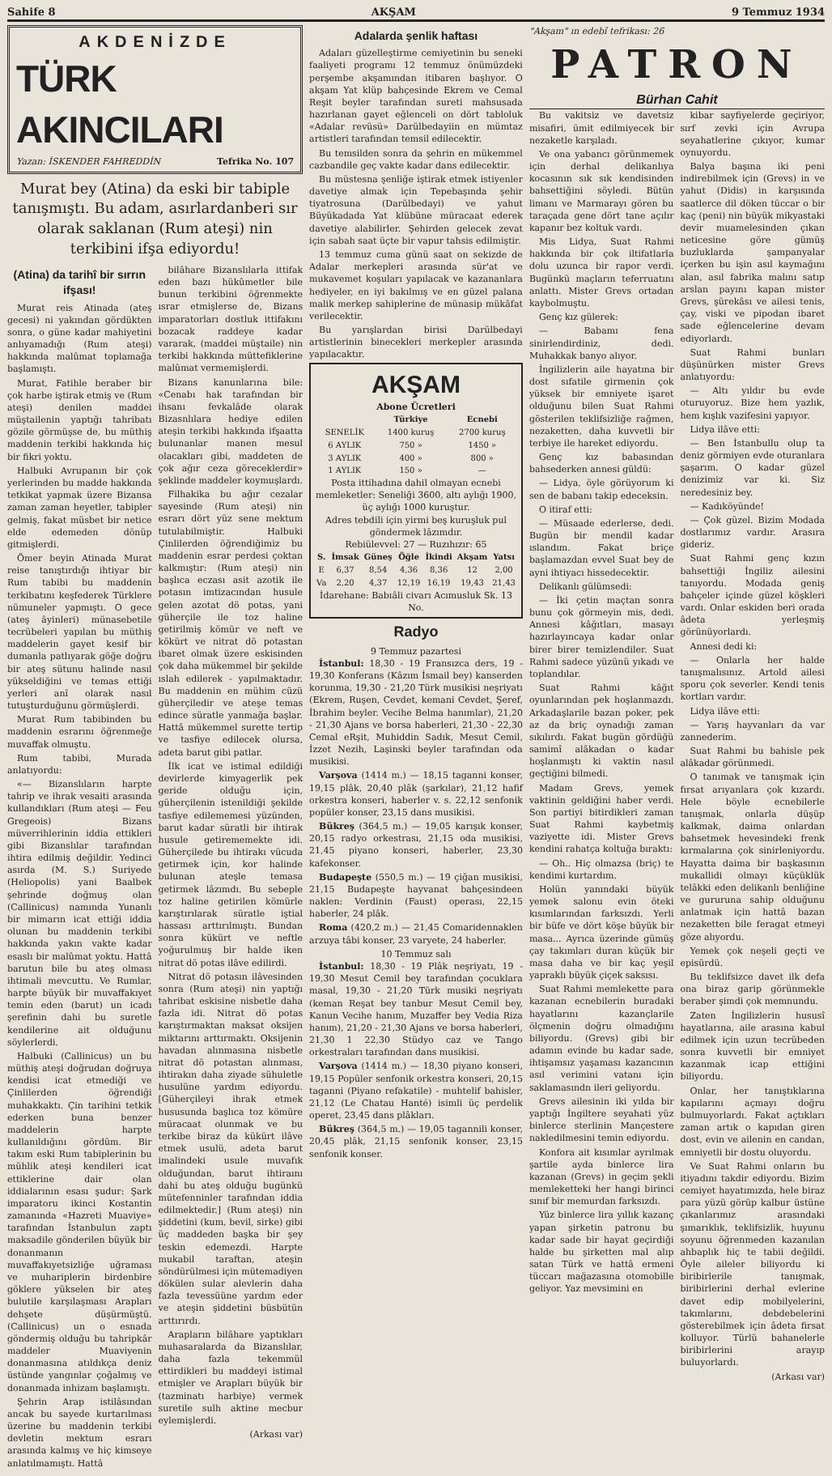Sahife 8 AKŞAM 9 Temmuz 1934
AKDENİZDE
TÜRK AKINCILARI
Yazan: İSKENDER FAHREDDİN Tefrika No. 107
Murat bey (Atina) da eski bir tabiple tanışmıştı. Bu adam, asırlardanberi sır olarak saklanan (Rum ateşi) nin terkibini ifşa ediyordu!
(Atina) da tarihî bir sırrın ifşası!
Murat reis Atinada (ateş gecesi) ni yakından gördükten sonra, o güne kadar mahiyetini anlıyamadığı (Rum ateşi) hakkında malûmat toplamağa başlamıştı.
Murat, Fatihle beraber bir çok harbe iştirak etmiş ve (Rum ateşi) denilen maddei müştailenin yaptığı tahribatı gözile görmüşse de, bu müthiş maddenin terkibi hakkında hiç bir fikri yoktu.
Halbuki Avrupanın bir çok yerlerinden bu madde hakkında tetkikat yapmak üzere Bizansa zaman zaman heyetler, tabipler gelmiş, fakat müsbet bir netice elde edemeden dönüp gitmişlerdi.
Ömer beyin Atinada Murat reise tanıştırdığı ihtiyar bir Rum tabibi bu maddenin terkibatını keşfederek Türklere nümuneler yapmıştı. O gece (ateş âyinleri) münasebetile tecrübeleri yapılan bu müthiş maddelerin gayet kesif bir dumanla patlıyarak göğe doğru bir ateş sütunu halinde nasıl yükseldiğini ve temas ettiği yerleri anî olarak nasıl tutuşturduğunu görmüşlerdi.
Murat Rum tabibinden bu maddenin esrarını öğrenmeğe muvaffak olmuştu.
Rum tabibi, Murada anlatıyordu:
«— Bizanslıların harpte tahrip ve ihrak vesaiti arasında kullandıkları (Rum ateşi — Feu Gregeois) Bizans müverrihlerinin iddia ettikleri gibi Bizanslılar tarafından ihtira edilmiş değildir. Yedinci asırda (M. S.) Suriyede (Heliopolis) yani Baalbek şehrinde doğmuş olan (Callinicus) namında Yunanlı bir mimarın icat ettiği iddia olunan bu maddenin terkibi hakkında yakın vakte kadar esaslı bir malûmat yoktu. Hattâ barutun bile bu ateş olması ihtimali mevcuttu. Ve Rumlar, harpte büyük bir muvaffakıyet temin eden (barut) un icadı şerefinin dahi bu suretle kendilerine ait olduğunu söylerlerdi.
Halbuki (Callinicus) un bu müthiş ateşi doğrudan doğruya kendisi icat etmediği ve Çinlilerden öğrendiği muhakkaktı. Çin tarihini tetkik ederken buna benzer maddelerin harpte kullanıldığını gördüm. Bir takım eski Rum tabiplerinin bu mühlik ateşi kendileri icat ettiklerine dair olan iddialarının esası şudur: Şark imparatoru ikinci Kostantin zamanında «Hazreti Muaviye» tarafından İstanbulun zaptı maksadile gönderilen büyük bir donanmanın muvaffakıyetsizliğe uğraması ve muhariplerin birdenbire göklere yükselen bir ateş bulutile karşılaşması Arapları dehşete düşürmüştü. (Callinicus) un o esnada göndermiş olduğu bu tahripkâr maddeler Muaviyenin donanmasına atıldıkça deniz üstünde yangınlar çoğalmış ve donanmada inhizam başlamıştı.
Şehrin Arap istilâsından ancak bu sayede kurtarılması üzerine bu maddenin terkibi devletin mektum esrarı arasında kalmış ve hiç kimseye anlatılmamıştı. Hattâ
bilâhare Bizanslılarla ittifak eden bazı hükûmetler bile bunun terkibini öğrenmekte ısrar etmişlerse de, Bizans imparatorları dostluk ittifakını bozacak raddeye kadar vararak, (maddei müştaile) nin terkibi hakkında müttefiklerine malûmat vermemişlerdi.
Bizans kanunlarına bile: «Cenabı hak tarafından bir ihsanı fevkalâde olarak Bizasnlılara hediye edilen ateşin terkibi hakkında ifşaatta bulunanlar manen mesul olacakları gibi, maddeten de çok ağır ceza göreceklerdir» şeklinde maddeler koymuşlardı.
Filhakika bu ağır cezalar sayesinde (Rum ateşi) nin esrarı dört yüz sene mektum tutulabilmiştir. Halbuki Çinlilerden öğrendiğimiz bu maddenin esrar perdesi çoktan kalkmıştır: (Rum ateşi) nin başlıca eczası asit azotik ile potasın imtizacından husule gelen azotat dö potas, yani güherçile ile toz haline getirilmiş kömür ve neft ve kökürt ve nitrat dö potastan ibaret olmak üzere eskisinden çok daha mükemmel bir şekilde ıslah edilerek - yapılmaktadır. Bu maddenin en mühim cüzü güherçiledir ve ateşe temas edince süratle yanmağa başlar. Hattâ mükemmel surette tertip ve tasfiye edilecek olursa, adeta barut gibi patlar.
İlk icat ve istimal edildiği devirlerde kimyagerlik pek geride olduğu için, güherçilenin istenildiği şekilde tasfiye edilememesi yüzünden, barut kadar süratli bir ihtirak husule getirememekte idi. Güherçilede bu ihtirakı vücuda getirmek için, kor halinde bulunan ateşle temasa getirmek lâzımdı. Bu sebeple toz haline getirilen kömürle karıştırılarak süratle iştial hassası arttırılmıştı. Bundan sonra kükürt ve neftle yoğurulmuş bir halde iken nitrat dö potas ilâve edilirdi.
Nitrat dö potasın ilâvesinden sonra (Rum ateşi) nin yaptığı tahribat eskisine nisbetle daha fazla idi. Nitrat dö potas karıştırmaktan maksat oksijen miktarını arttırmaktı. Oksijenin havadan alınmasına nisbetle nitrat dö potastan alınması, ihtirakın daha ziyade sühuletle husulüne yardım ediyordu. [Güherçileyi ihrak etmek hususunda başlıca toz kömüre müracaat olunmak ve bu terkibe biraz da kükürt ilâve etmek usulü, adeta barut imalindeki usule muvafık olduğundan, barut ihtiraını dahi bu ateş olduğu bugünkü mütefenninler tarafından iddia edilmektedir.] (Rum ateşi) nin şiddetini (kum, bevil, sirke) gibi üç maddeden başka bir şey teskin edemezdi. Harpte mukabil taraftan, ateşin söndürülmesi için mütemadiyen dökülen sular alevlerin daha fazla tevessüüne yardım eder ve ateşin şiddetini büsbütün arttırırdı.
Arapların bilâhare yaptıkları muhasaralarda da Bizanslılar, daha fazla tekemmül ettirdikleri bu maddeyi istimal etmişler ve Arapları büyük bir (tazminatı harbiye) vermek suretile sulh aktine mecbur eylemişlerdi.
(Arkası var)
Adalarda şenlik haftası
Adaları güzelleştirme cemiyetinin bu seneki faaliyeti programı 12 temmuz önümüzdeki perşembe akşamından itibaren başlıyor. O akşam Yat klüp bahçesinde Ekrem ve Cemal Reşit beyler tarafından sureti mahsusada hazırlanan gayet eğlenceli on dört tabloluk «Adalar revüsü» Darülbedayiin en mümtaz artistleri tarafından temsil edilecektir.
Bu temsilden sonra da şehrin en mükemmel cazbandile geç vakte kadar dans edilecektir.
Bu müstesna şenliğe iştirak etmek istiyenler davetiye almak için Tepebaşında şehir tiyatrosuna (Darülbedayi) ve yahut Büyükadada Yat klübüne müracaat ederek davetiye alabilirler. Şehirden gelecek zevat için sabah saat üçte bir vapur tahsis edilmiştir.
13 temmuz cuma günü saat on sekizde de Adalar merkepleri arasında sür'at ve mukavemet koşuları yapılacak ve kazananlara hediyeler, en iyi bakılmış ve en güzel palana malik merkep sahiplerine de münasip mükâfat verilecektir.
Bu yarışlardan birisi Darülbedayi artistlerinin binecekleri merkepler arasında yapılacaktır.
AKŞAM
Abone Ücretleri
| | Türkiye | Ecnebi |
| --- | --- | --- |
| SENELİK | 1400 kuruş | 2700 kuruş |
| 6 AYLIK | 750 » | 1450 » |
| 3 AYLIK | 400 » | 800 » |
| 1 AYLIK | 150 » | — |
Posta ittihadına dahil olmayan ecnebi memleketler: Seneliği 3600, altı aylığı 1900, üç aylığı 1000 kuruştur.
Adres tebdili için yirmi beş kuruşluk pul göndermek lâzımdır.
Rebiülevvel: 27 — Ruzıhızır: 65
| S. | İmsak | Güneş | Öğle | İkindi | Akşam | Yatsı |
| --- | --- | --- | --- | --- | --- | --- |
| E | 6,37 | 8,54 | 4,36 | 8,36 | 12 | 2,00 |
| Va | 2,20 | 4,37 | 12,19 | 16,19 | 19,43 | 21,43 |
İdarehane: Babıâli civarı Acımusluk Sk. 13 No.
Radyo
9 Temmuz pazartesi
İstanbul: 18,30 - 19 Fransızca ders, 19 - 19,30 Konferans (Kâzım İsmail bey) kanserden korunma, 19,30 - 21,20 Türk musikisi neşriyatı (Ekrem, Ruşen, Cevdet, kemani Cevdet, Şeref, İbrahim beyler. Vecihe Belma hanımlar), 21,20 - 21,30 Ajans ve borsa haberleri, 21,30 - 22,30 Cemal eRşit, Muhiddin Sadık, Mesut Cemil, İzzet Nezih, Laşinski beyler tarafından oda musikisi.
Varşova (1414 m.) — 18,15 taganni konser, 19,15 plâk, 20,40 plâk (şarkılar), 21,12 hafif orkestra konseri, haberler v. s. 22,12 senfonik popüler konser, 23,15 dans musikisi.
Bükreş (364,5 m.) — 19,05 karışık konser, 20,15 radyo orkestrası, 21,15 oda musikisi, 21,45 piyano konseri, haberler, 23,30 kafekonser.
Budapeşte (550,5 m.) — 19 çiğan musikisi, 21,15 Budapeşte hayvanat bahçesindeen naklen: Verdinin (Faust) operası, 22,15 haberler, 24 plâk.
Roma (420,2 m.) — 21,45 Comaridennaklen arzuya tâbi konser, 23 varyete, 24 haberler.
10 Temmuz salı
İstanbul: 18,30 - 19 Plâk neşriyatı, 19 - 19,30 Mesut Cemil bey tarafından çocuklara masal, 19,30 - 21,20 Türk musiki neşriyatı (keman Reşat bey tanbur Mesut Cemil bey, Kanun Vecihe hanım, Muzaffer bey Vedia Riza hanım), 21,20 - 21,30 Ajans ve borsa haberleri, 21,30 1 22,30 Stüdyo caz ve Tango orkestraları tarafından dans musikisi.
Varşova (1414 m.) — 18,30 piyano konseri, 19,15 Popüler senfonik orkestra konseri, 20,15 taganni (Piyano refakatile) - muhtelif bahisler, 21,12 (Le Chatau Hanté) isimli üç perdelik operet, 23,45 dans plâkları.
Bükreş (364,5 m.) — 19,05 tagannili konser, 20,45 plâk, 21,15 senfonik konser, 23,15 senfonik konser.
"Akşam" ın edebî tefrikası: 26
PATRON
Bürhan Cahit
Bu vakitsiz ve davetsiz misafiri, ümit edilmiyecek bir nezaketle karşıladı.
Ve ona yabancı görünmemek için derhal delikanlıya kocasının sık sık kendisinden bahsettiğini söyledi. Bütün limanı ve Marmarayı gören bu taraçada gene dört tane açılır kapanır bez koltuk vardı.
Mis Lidya, Suat Rahmi hakkında bir çok iltifatlarla dolu uzunca bir rapor verdi. Bugünkü maçların teferruatını anlattı. Mister Grevs ortadan kaybolmuştu.
Genç kız gülerek:
— Babamı fena sinirlendirdiniz, dedi. Muhakkak banyo alıyor.
İngilizlerin aile hayatına bir dost sıfatile girmenin çok yüksek bir emniyete işaret olduğunu bilen Suat Rahmi gösterilen teklifsizliğe rağmen, nezaketten, daha kuvvetli bir terbiye ile hareket ediyordu.
Genç kız babasından bahsederken annesi güldü:
— Lidya, öyle görüyorum ki sen de babanı takip edeceksin.
O itiraf etti:
— Müsaade ederlerse, dedi. Bugün bir mendil kadar ıslandım. Fakat briçe başlamazdan evvel Suat bey de ayni ihtiyacı hissedecektir.
Delikanlı gülümsedi:
— İki çetin maçtan sonra bunu çok görmeyin mis, dedi. Annesi kâğıtları, masayı hazırlayıncaya kadar onlar birer birer temizlendiler. Suat Rahmi sadece yüzünü yıkadı ve toplandılar.
Suat Rahmi kâğıt oyunlarından pek hoşlanmazdı. Arkadaşlarile bazan poker, pek az da briç oynadığı zaman sıkılırdı. Fakat bugün gördüğü samimî alâkadan o kadar hoşlanmıştı ki vaktin nasıl geçtiğini bilmedi.
Madam Grevs, yemek vaktinin geldiğini haber verdi. Son partiyi bitirdikleri zaman Suat Rahmi kaybetmiş vaziyette idi. Mister Grevs kendini rahatça koltuğa bıraktı:
— Oh.. Hiç olmazsa (briç) te kendimi kurtardım.
Holün yanındaki büyük yemek salonu evin öteki kısımlarından farksızdı. Yerli bir büfe ve dört köşe büyük bir masa... Ayrıca üzerinde gümüş çay takımları duran küçük bir masa daha ve bir kaç yeşil yapraklı büyük çiçek saksısı.
Suat Rahmi memlekette para kazanan ecnebilerin buradaki hayatlarını kazançlarile ölçmenin doğru olmadığını biliyordu. (Grevs) gibi bir adamın evinde bu kadar sade, ihtişamsız yaşaması kazancının asıl verimini vatanı için saklamasındn ileri geliyordu.
Grevs ailesinin iki yılda bir yaptığı İngiltere seyahati yüz binlerce sterlinin Mançestere nakledilmesini temin ediyordu.
Konfora ait kısımlar ayrılmak şartile ayda binlerce lira kazanan (Grevs) in geçim şekli memleketteki her hangi birinci sınıf bir memurdan farksızdı.
Yüz binlerce lira yıllık kazanç yapan şirketin patronu bu kadar sade bir hayat geçirdiği halde bu şirketten mal alıp satan Türk ve hattâ ermeni tüccarı mağazasına otomobille geliyor. Yaz mevsimini en
kibar sayfiyelerde geçiriyor, sırf zevki için Avrupa seyahatlerine çıkıyor, kumar oynuyordu.
Balya başına iki peni indirebilmek için (Grevs) in ve yahut (Didis) in karşısında saatlerce dil döken tüccar o bir kaç (peni) nin büyük mikyastaki devir muamelesinden çıkan neticesine göre gümüş buzluklarda şampanyalar içerken bu işin asıl kaymağını alan, asıl fabrika malını satıp arslan payını kapan mister Grevs, şürekâsı ve ailesi tenis, çay, viski ve pipodan ibaret sade eğlencelerine devam ediyorlardı.
Suat Rahmi bunları düşünürken mister Grevs anlatıyordu:
— Altı yıldır bu evde oturuyoruz. Bize hem yazlık, hem kışlık vazifesini yapıyor.
Lidya ilâve etti:
— Ben İstanbullu olup ta deniz görmiyen evde oturanlara şaşarım. O kadar güzel denizimiz var ki. Siz neredesiniz bey.
— Kadıköyünde!
— Çok güzel. Bizim Modada dostlarımız vardır. Arasıra gideriz.
Suat Rahmi genç kızın bahsettiği İngiliz ailesini tanıyordu. Modada geniş bahçeler içinde güzel köşkleri vardı. Onlar eskiden beri orada âdeta yerleşmiş görünüyorlardı.
Annesi dedi ki:
— Onlarla her halde tanışmalısınız. Artold ailesi sporu çok severler. Kendi tenis kortları vardır.
Lidya ilâve etti:
— Yarış hayvanları da var zannederim.
Suat Rahmi bu bahisle pek alâkadar görünmedi.
O tanımak ve tanışmak için fırsat arıyanlara çok kızardı. Hele böyle ecnebilerle tanışmak, onlarla düşüp kalkmak, daima onlardan bahsetmek hevesindeki frenk kırmalarına çok sinirleniyordu. Hayatta daima bir başkasının mukallidi olmayı küçüklük telâkki eden delikanlı benliğine ve gururuna sahip olduğunu anlatmak için hattâ bazan nezaketten bile feragat etmeyi göze alıyordu.
Yemek çok neşeli geçti ve episürdü.
Bu teklifsizce davet ilk defa ona biraz garip görünmekle beraber şimdi çok memnundu.
Zaten İngilizlerin hususî hayatlarına, aile arasına kabul edilmek için uzun tecrübeden sonra kuvvetli bir emniyet kazanmak icap ettiğini biliyordu.
Onlar, her tanıştıklarına kapılarını açmayı doğru bulmuyorlardı. Fakat açtıkları zaman artık o kapıdan giren dost, evin ve ailenin en candan, emniyetli bir dostu oluyordu.
Ve Suat Rahmi onların bu itiyadını takdir ediyordu. Bizim cemiyet hayatımızda, hele biraz para yüzü görüp kalbur üstüne çıkanlarımız arasındaki şımarıklık, teklifsizlik, huyunu soyunu öğrenmeden kazanılan ahbaplık hiç te tabii değildi. Öyle aileler biliyordu ki biribirlerile tanışmak, biribirlerini derhal evlerine davet edip mobilyelerini, takımlarını, debdebelerini gösterebilmek için âdeta firsat kolluyor. Türlü bahanelerle biribirlerini arayıp buluyorlardı.
(Arkası var)